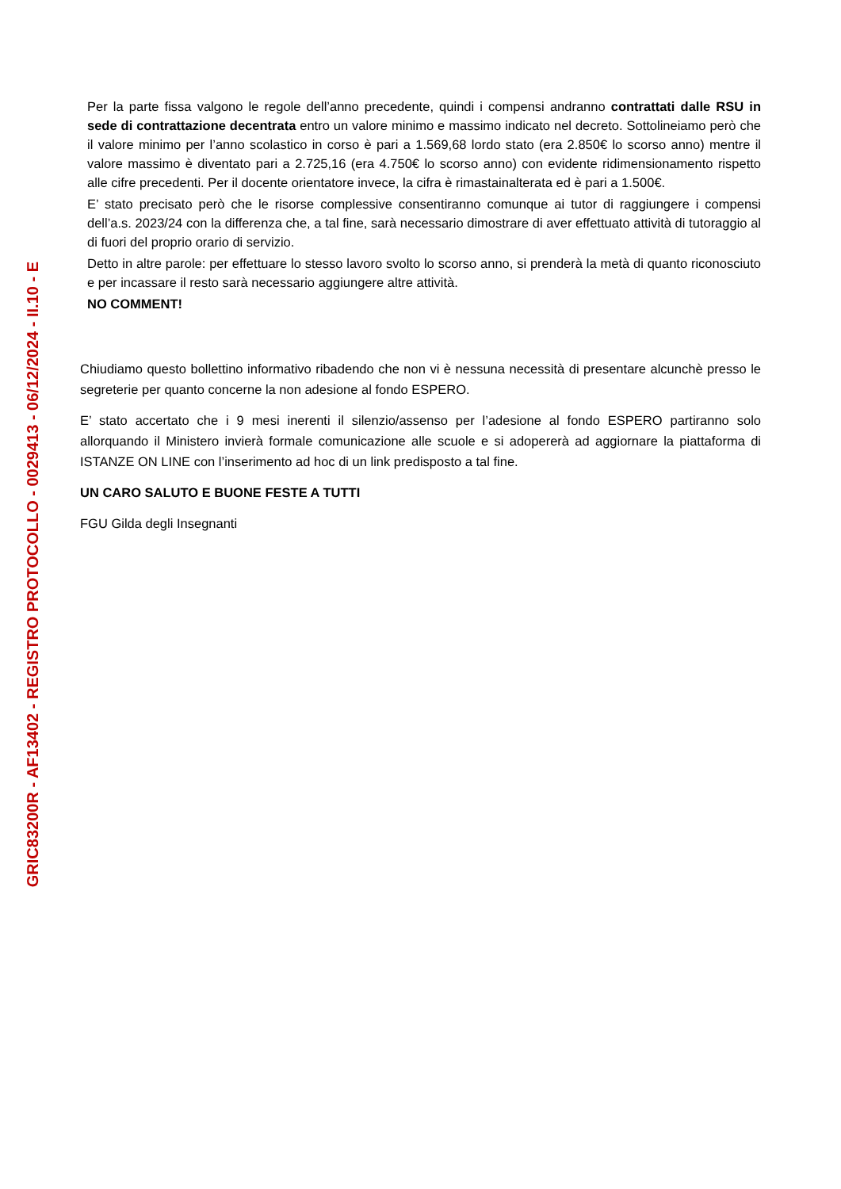GRIC83200R - AF13402 - REGISTRO PROTOCOLLO - 0029413 - 06/12/2024 - II.10 - E
Per la parte fissa valgono le regole dell’anno precedente, quindi i compensi andranno contrattati dalle RSU in sede di contrattazione decentrata entro un valore minimo e massimo indicato nel decreto. Sottolineiamo però che il valore minimo per l’anno scolastico in corso è pari a 1.569,68 lordo stato (era 2.850€ lo scorso anno) mentre il valore massimo è diventato pari a 2.725,16 (era 4.750€ lo scorso anno) con evidente ridimensionamento rispetto alle cifre precedenti. Per il docente orientatore invece, la cifra è rimastainalterata ed è pari a 1.500€.
E’ stato precisato però che le risorse complessive consentiranno comunque ai tutor di raggiungere i compensi dell’a.s. 2023/24 con la differenza che, a tal fine, sarà necessario dimostrare di aver effettuato attività di tutoraggio al di fuori del proprio orario di servizio.
Detto in altre parole: per effettuare lo stesso lavoro svolto lo scorso anno, si prenderà la metà di quanto riconosciuto e per incassare il resto sarà necessario aggiungere altre attività.
NO COMMENT!
Chiudiamo questo bollettino informativo ribadendo che non vi è nessuna necessità di presentare alcunchè presso le segreterie per quanto concerne la non adesione al fondo ESPERO.
E’ stato accertato che i 9 mesi inerenti il silenzio/assenso per l’adesione al fondo ESPERO partiranno solo allorquando il Ministero invierà formale comunicazione alle scuole e si adopererà ad aggiornare la piattaforma di ISTANZE ON LINE con l’inserimento ad hoc di un link predisposto a tal fine.
UN CARO SALUTO E BUONE FESTE A TUTTI
FGU Gilda degli Insegnanti